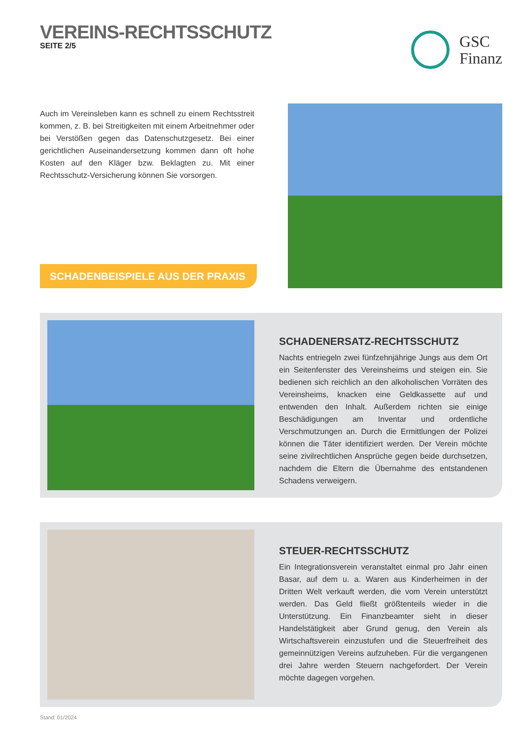VEREINS-RECHTSSCHUTZ
SEITE 2/5
GSC
Finanz
Auch im Vereinsleben kann es schnell zu einem Rechtsstreit kommen, z. B. bei Streitigkeiten mit einem Arbeitnehmer oder bei Verstößen gegen das Datenschutzgesetz. Bei einer gerichtlichen Auseinandersetzung kommen dann oft hohe Kosten auf den Kläger bzw. Beklagten zu. Mit einer Rechtsschutz-Versicherung können Sie vorsorgen.
SCHADENBEISPIELE AUS DER PRAXIS
SCHADENERSATZ-RECHTSSCHUTZ
Nachts entriegeln zwei fünfzehnjährige Jungs aus dem Ort ein Seitenfenster des Vereinsheims und steigen ein. Sie bedienen sich reichlich an den alkoholischen Vorräten des Vereinsheims, knacken eine Geldkassette auf und entwenden den Inhalt. Außerdem richten sie einige Beschädigungen am Inventar und ordentliche Verschmutzungen an. Durch die Ermittlungen der Polizei können die Täter identifiziert werden. Der Verein möchte seine zivilrechtlichen Ansprüche gegen beide durchsetzen, nachdem die Eltern die Übernahme des entstandenen Schadens verweigern.
STEUER-RECHTSSCHUTZ
Ein Integrationsverein veranstaltet einmal pro Jahr einen Basar, auf dem u. a. Waren aus Kinderheimen in der Dritten Welt verkauft werden, die vom Verein unterstützt werden. Das Geld fließt größtenteils wieder in die Unterstützung. Ein Finanzbeamter sieht in dieser Handelstätigkeit aber Grund genug, den Verein als Wirtschaftsverein einzustufen und die Steuerfreiheit des gemeinnützigen Vereins aufzuheben. Für die vergangenen drei Jahre werden Steuern nachgefordert. Der Verein möchte dagegen vorgehen.
Stand: 01/2024